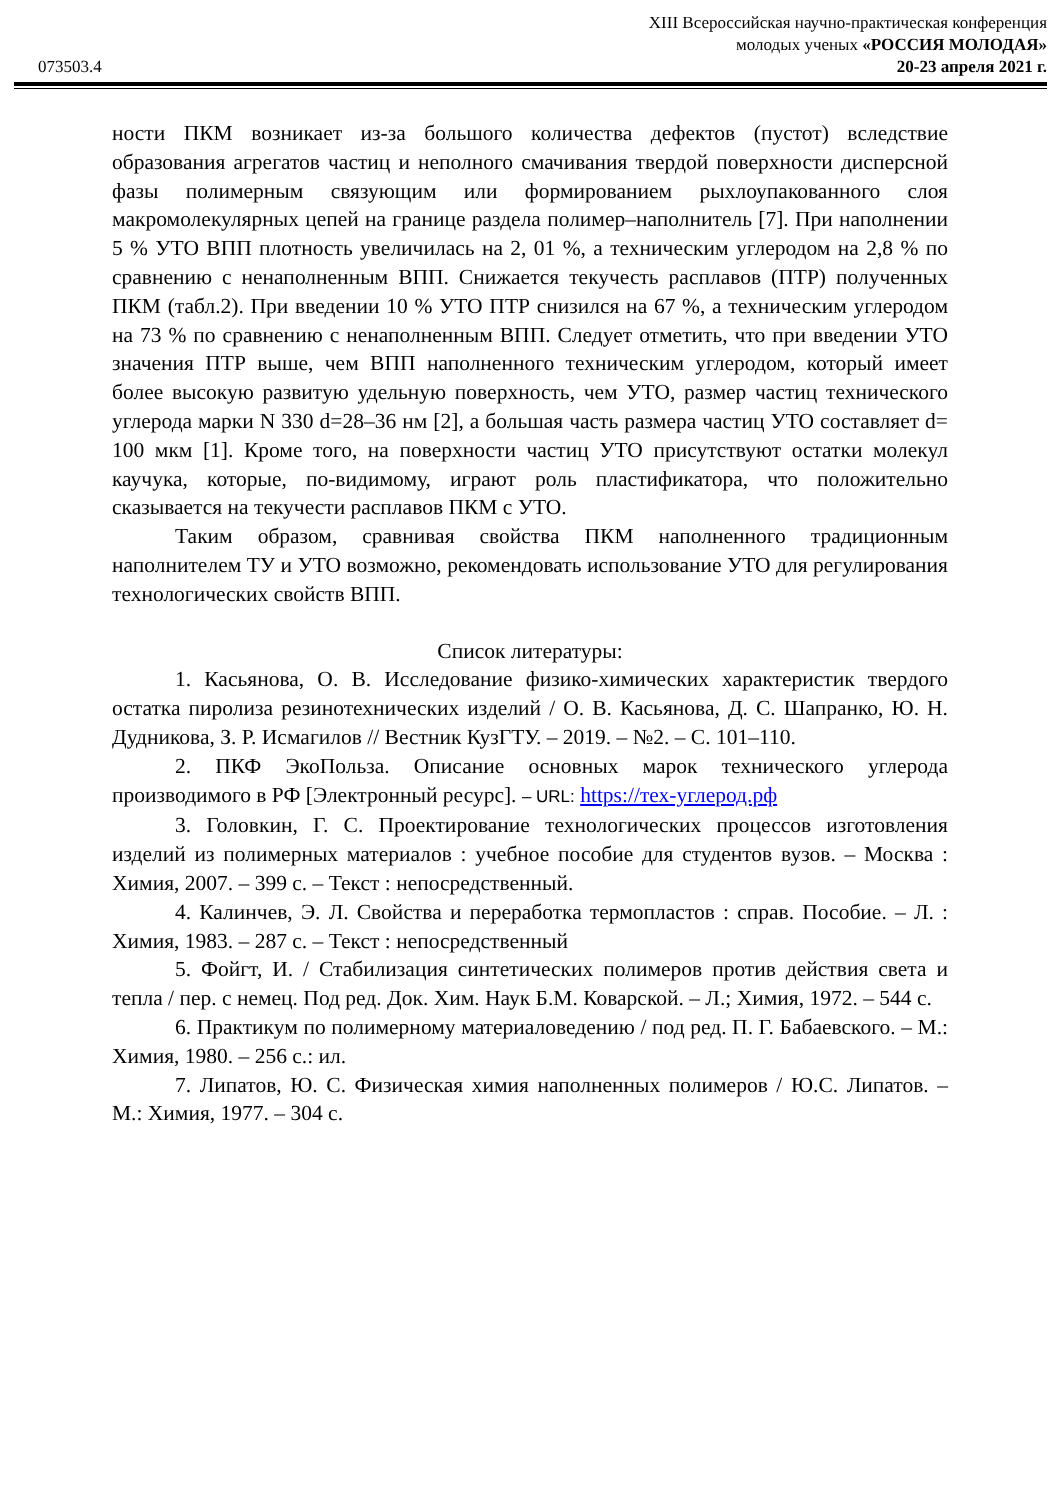XIII Всероссийская научно-практическая конференция
молодых ученых «РОССИЯ МОЛОДАЯ»
073503.4 20-23 апреля 2021 г.
ности ПКМ возникает из-за большого количества дефектов (пустот) вследствие образования агрегатов частиц и неполного смачивания твердой поверхности дисперсной фазы полимерным связующим или формированием рыхлоупакованного слоя макромолекулярных цепей на границе раздела полимер–наполнитель [7]. При наполнении 5 % УТО ВПП плотность увеличилась на 2, 01 %, а техническим углеродом на 2,8 % по сравнению с ненаполненным ВПП. Снижается текучесть расплавов (ПТР) полученных ПКМ (табл.2). При введении 10 % УТО ПТР снизился на 67 %, а техническим углеродом на 73 % по сравнению с ненаполненным ВПП. Следует отметить, что при введении УТО значения ПТР выше, чем ВПП наполненного техническим углеродом, который имеет более высокую развитую удельную поверхность, чем УТО, размер частиц технического углерода марки N 330 d=28–36 нм [2], а большая часть размера частиц УТО составляет d= 100 мкм [1]. Кроме того, на поверхности частиц УТО присутствуют остатки молекул каучука, которые, по-видимому, играют роль пластификатора, что положительно сказывается на текучести расплавов ПКМ с УТО.
Таким образом, сравнивая свойства ПКМ наполненного традиционным наполнителем ТУ и УТО возможно, рекомендовать использование УТО для регулирования технологических свойств ВПП.
Список литературы:
1. Касьянова, О. В. Исследование физико-химических характеристик твердого остатка пиролиза резинотехнических изделий / О. В. Касьянова, Д. С. Шапранко, Ю. Н. Дудникова, З. Р. Исмагилов // Вестник КузГТУ. – 2019. – №2. – С. 101–110.
2. ПКФ ЭкоПольза. Описание основных марок технического углерода производимого в РФ [Электронный ресурс]. – URL: https://тех-углерод.рф
3. Головкин, Г. С. Проектирование технологических процессов изготовления изделий из полимерных материалов : учебное пособие для студентов вузов. – Москва : Химия, 2007. – 399 с. – Текст : непосредственный.
4. Калинчев, Э. Л. Свойства и переработка термопластов : справ. Пособие. – Л. : Химия, 1983. – 287 с. – Текст : непосредственный
5. Фойгт, И. / Стабилизация синтетических полимеров против действия света и тепла / пер. с немец. Под ред. Док. Хим. Наук Б.М. Коварской. – Л.; Химия, 1972. – 544 с.
6. Практикум по полимерному материаловедению / под ред. П. Г. Бабаевского. – М.: Химия, 1980. – 256 с.: ил.
7. Липатов, Ю. С. Физическая химия наполненных полимеров / Ю.С. Липатов. – М.: Химия, 1977. – 304 с.